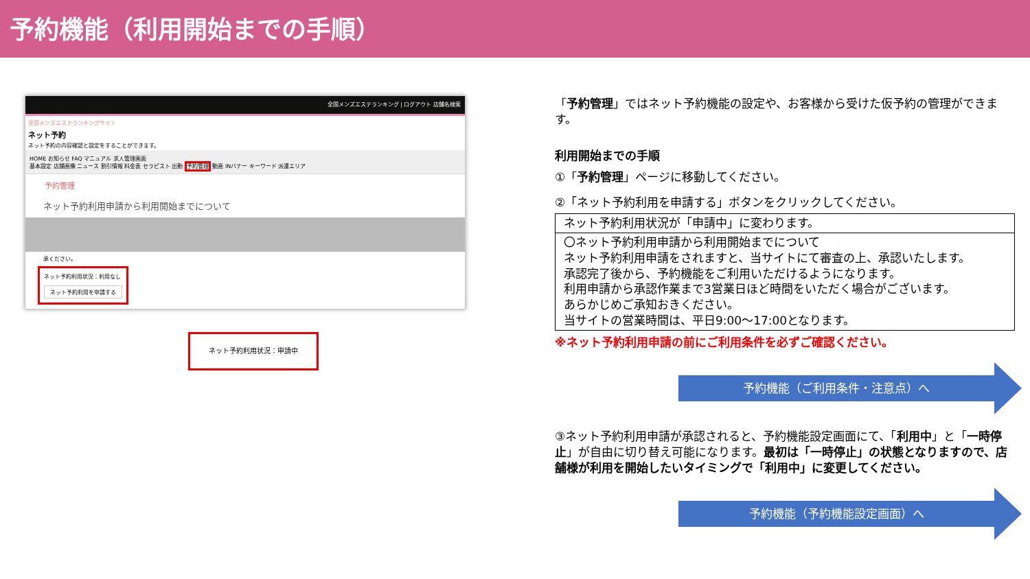予約機能（利用開始までの手順）
全国メンズエステランキング | ログアウト 店舗名検索
全国メンズエステランキングサイト
ネット予約
ネット予約の内容確認と設定をすることができます。
HOME お知らせ FAQ マニュアル 求人管理画面
基本設定 店舗画像 ニュース 割引情報 料金表 セラピスト 出勤 予約管理 動画 INバナー キーワード 派遣エリア
予約管理
ネット予約利用申請から利用開始までについて
承ください。
ネット予約利用状況：利用なし
ネット予約利用を申請する
ネット予約利用状況：申請中
「予約管理」ではネット予約機能の設定や、お客様から受けた仮予約の管理ができます。
利用開始までの手順
①「予約管理」ページに移動してください。
②「ネット予約利用を申請する」ボタンをクリックしてください。
ネット予約利用状況が「申請中」に変わります。
〇ネット予約利用申請から利用開始までについて
ネット予約利用申請をされますと、当サイトにて審査の上、承認いたします。
承認完了後から、予約機能をご利用いただけるようになります。
利用申請から承認作業まで3営業日ほど時間をいただく場合がございます。
あらかじめご承知おきください。
当サイトの営業時間は、平日9:00〜17:00となります。
※ネット予約利用申請の前にご利用条件を必ずご確認ください。
予約機能（ご利用条件・注意点）へ
③ネット予約利用申請が承認されると、予約機能設定画面にて、「利用中」と「一時停止」が自由に切り替え可能になります。最初は「一時停止」の状態となりますので、店舗様が利用を開始したいタイミングで「利用中」に変更してください。
予約機能（予約機能設定画面）へ